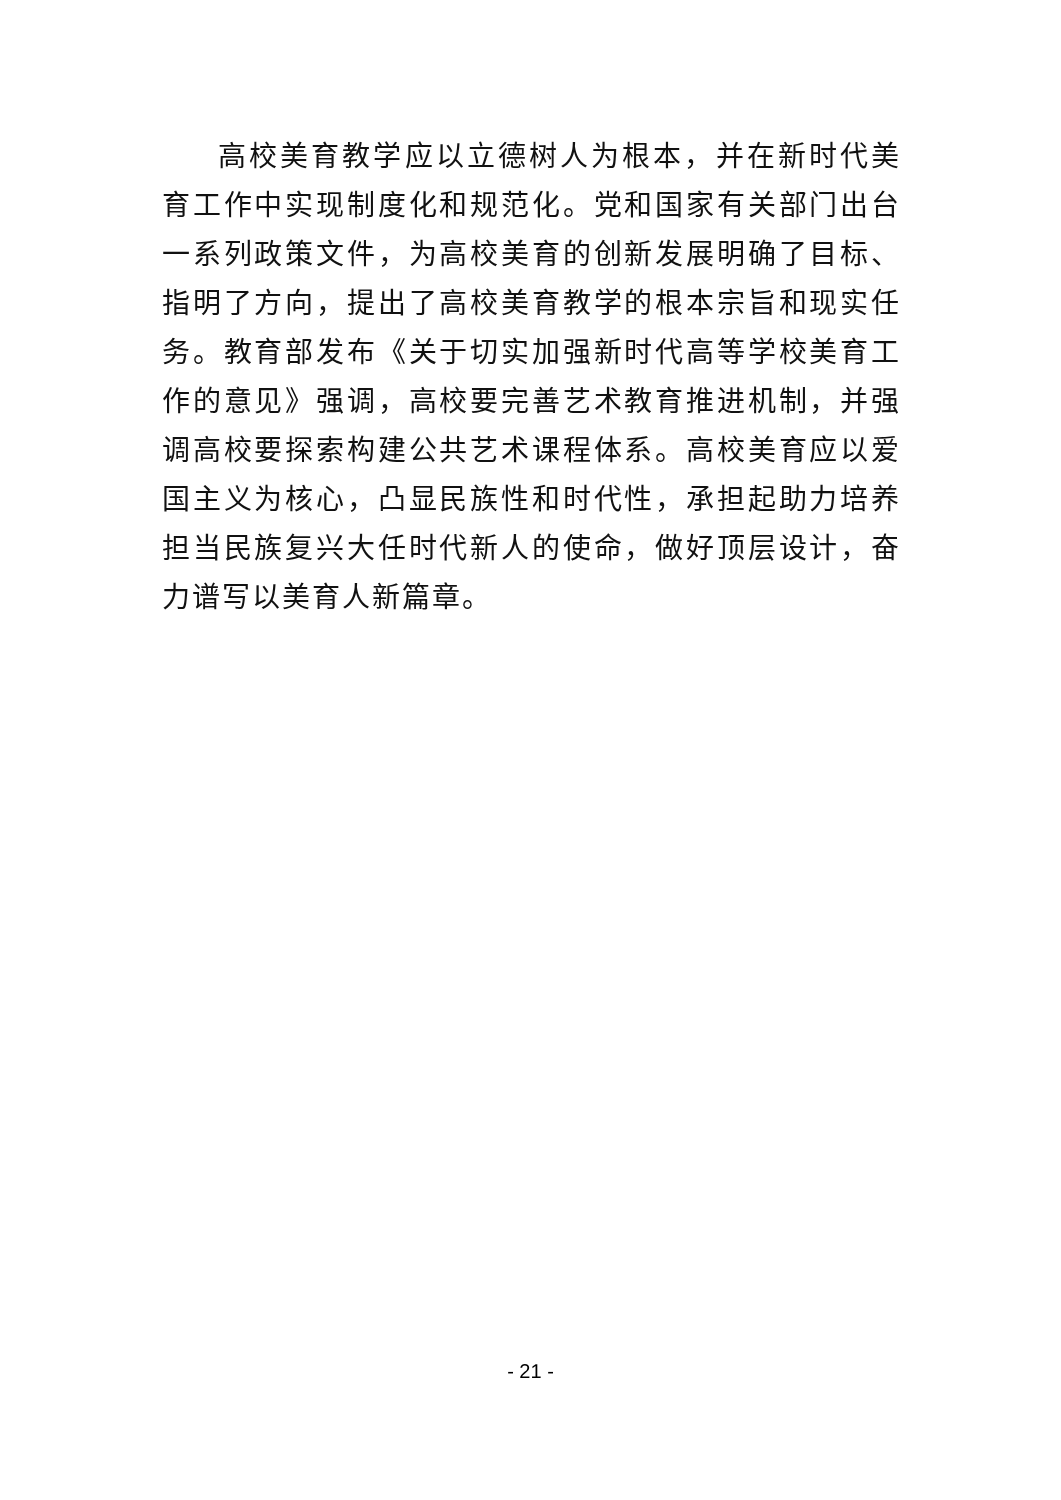高校美育教学应以立德树人为根本，并在新时代美育工作中实现制度化和规范化。党和国家有关部门出台一系列政策文件，为高校美育的创新发展明确了目标、指明了方向，提出了高校美育教学的根本宗旨和现实任务。教育部发布《关于切实加强新时代高等学校美育工作的意见》强调，高校要完善艺术教育推进机制，并强调高校要探索构建公共艺术课程体系。高校美育应以爱国主义为核心，凸显民族性和时代性，承担起助力培养担当民族复兴大任时代新人的使命，做好顶层设计，奋力谱写以美育人新篇章。
- 21 -